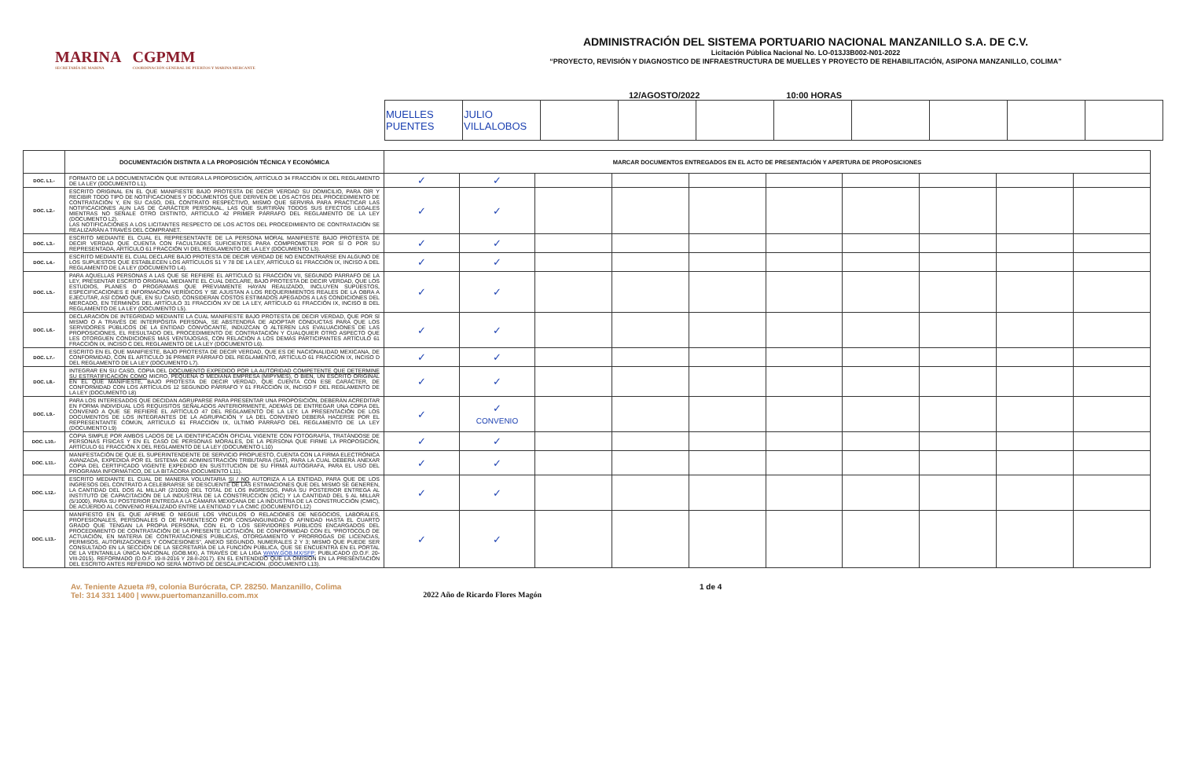MARINA
SECRETARÍA DE MARINA CGPMM
COORDINACIÓN GENERAL DE PUERTOS Y MARINA MERCANTE
ADMINISTRACIÓN DEL SISTEMA PORTUARIO NACIONAL MANZANILLO S.A. DE C.V.
Licitación Pública Nacional No. LO-013J3B002-N01-2022
“PROYECTO, REVISIÓN Y DIAGNOSTICO DE INFRAESTRUCTURA DE MUELLES Y PROYECTO DE REHABILITACIÓN, ASIPONA MANZANILLO, COLIMA”
12/AGOSTO/2022 10:00 HORAS
| MUELLES PUENTES | JULIO VILLALOBOS | | | | | | | | |
| | DOCUMENTACIÓN DISTINTA A LA PROPOSICIÓN TÉCNICA Y ECONÓMICA | MARCAR DOCUMENTOS ENTREGADOS EN EL ACTO DE PRESENTACIÓN Y APERTURA DE PROPOSICIONES | | | | | | | | | |
| --- | --- | --- | --- | --- | --- | --- | --- | --- | --- | --- | --- |
| DOC. L1.- | FORMATO DE LA DOCUMENTACIÓN QUE INTEGRA LA PROPOSICIÓN, ARTÍCULO 34 FRACCIÓN IX DEL REGLAMENTO DE LA LEY (DOCUMENTO L1). | ✓ | ✓ | | | | | | | | |
| DOC. L2.- | ESCRITO ORIGINAL EN EL QUE MANIFIESTE BAJO PROTESTA DE DECIR VERDAD SU DOMICILIO, PARA OÍR Y RECIBIR TODO TIPO DE NOTIFICACIONES Y DOCUMENTOS QUE DERIVEN DE LOS ACTOS DEL PROCEDIMIENTO DE CONTRATACIÓN Y, EN SU CASO, DEL CONTRATO RESPECTIVO, MISMO QUE SERVIRÁ PARA PRACTICAR LAS NOTIFICACIONES AUN LAS DE CARÁCTER PERSONAL, LAS QUE SURTIRÁN TODOS SUS EFECTOS LEGALES MIENTRAS NO SEÑALE OTRO DISTINTO, ARTÍCULO 42 PRIMER PÁRRAFO DEL REGLAMENTO DE LA LEY (DOCUMENTO L2). LAS NOTIFICACIONES A LOS LICITANTES RESPECTO DE LOS ACTOS DEL PROCEDIMIENTO DE CONTRATACIÓN SE REALIZARÁN A TRAVÉS DEL COMPRANET. | ✓ | ✓ | | | | | | | | |
| DOC. L3.- | ESCRITO MEDIANTE EL CUAL EL REPRESENTANTE DE LA PERSONA MORAL MANIFIESTE BAJO PROTESTA DE DECIR VERDAD QUE CUENTA CON FACULTADES SUFICIENTES PARA COMPROMETER POR SÍ O POR SU REPRESENTADA, ARTÍCULO 61 FRACCIÓN VI DEL REGLAMENTO DE LA LEY (DOCUMENTO L3). | ✓ | ✓ | | | | | | | | |
| DOC. L4.- | ESCRITO MEDIANTE EL CUAL DECLARE BAJO PROTESTA DE DECIR VERDAD DE NO ENCONTRARSE EN ALGUNO DE LOS SUPUESTOS QUE ESTABLECEN LOS ARTÍCULOS 51 Y 78 DE LA LEY, ARTÍCULO 61 FRACCIÓN IX, INCISO A DEL REGLAMENTO DE LA LEY (DOCUMENTO L4). | ✓ | ✓ | | | | | | | | |
| DOC. L5.- | PARA AQUELLAS PERSONAS A LAS QUE SE REFIERE EL ARTÍCULO 51 FRACCIÓN VII, SEGUNDO PÁRRAFO DE LA LEY, PRESENTAR ESCRITO ORIGINAL MEDIANTE EL CUAL DECLARE, BAJO PROTESTA DE DECIR VERDAD, QUE LOS ESTUDIOS, PLANES O PROGRAMAS QUE PREVIAMENTE HAYAN REALIZADO, INCLUYEN SUPUESTOS, ESPECIFICACIONES E INFORMACIÓN VERÍDICOS Y SE AJUSTAN A LOS REQUERIMIENTOS REALES DE LA OBRA A EJECUTAR, ASÍ COMO QUE, EN SU CASO, CONSIDERAN COSTOS ESTIMADOS APEGADOS A LAS CONDICIONES DEL MERCADO, EN TÉRMINOS DEL ARTÍCULO 31 FRACCIÓN XV DE LA LEY, ARTÍCULO 61 FRACCIÓN IX, INCISO B DEL REGLAMENTO DE LA LEY (DOCUMENTO L5). | ✓ | ✓ | | | | | | | | |
| DOC. L6.- | DECLARACIÓN DE INTEGRIDAD MEDIANTE LA CUAL MANIFIESTE BAJO PROTESTA DE DECIR VERDAD, QUE POR SÍ MISMO O A TRAVÉS DE INTERPÓSITA PERSONA, SE ABSTENDRÁ DE ADOPTAR CONDUCTAS PARA QUE LOS SERVIDORES PÚBLICOS DE LA ENTIDAD CONVOCANTE, INDUZCAN O ALTEREN LAS EVALUACIONES DE LAS PROPOSICIONES, EL RESULTADO DEL PROCEDIMIENTO DE CONTRATACIÓN Y CUALQUIER OTRO ASPECTO QUE LES OTORGUEN CONDICIONES MÁS VENTAJOSAS, CON RELACIÓN A LOS DEMÁS PARTICIPANTES ARTÍCULO 61 FRACCIÓN IX, INCISO C DEL REGLAMENTO DE LA LEY (DOCUMENTO L6). | ✓ | ✓ | | | | | | | | |
| DOC. L7.- | ESCRITO EN EL QUE MANIFIESTE, BAJO PROTESTA DE DECIR VERDAD, QUE ES DE NACIONALIDAD MEXICANA, DE CONFORMIDAD, CON EL ARTICULO 36 PRIMER PÁRRAFO DEL REGLAMENTO, ARTÍCULO 61 FRACCIÓN IX, INCISO D DEL REGLAMENTO DE LA LEY (DOCUMENTO L7). | ✓ | ✓ | | | | | | | | |
| DOC. L8.- | INTEGRAR EN SU CASO, COPIA DEL DOCUMENTO EXPEDIDO POR LA AUTORIDAD COMPETENTE QUE DETERMINE SU ESTRATIFICACIÓN COMO MICRO, PEQUEÑA O MEDIANA EMPRESA (MIPYMES), O BIEN, UN ESCRITO ORIGINAL EN EL QUE MANIFIESTE, BAJO PROTESTA DE DECIR VERDAD, QUE CUENTA CON ESE CARÁCTER, DE CONFORMIDAD CON LOS ARTÍCULOS 12 SEGUNDO PÁRRAFO Y 61 FRACCIÓN IX, INCISO F DEL REGLAMENTO DE LA LEY (DOCUMENTO L8) | ✓ | ✓ | | | | | | | | |
| DOC. L9.- | PARA LOS INTERESADOS QUE DECIDAN AGRUPARSE PARA PRESENTAR UNA PROPOSICIÓN, DEBERÁN ACREDITAR EN FORMA INDIVIDUAL LOS REQUISITOS SEÑALADOS ANTERIORMENTE, ADEMÁS DE ENTREGAR UNA COPIA DEL CONVENIO A QUE SE REFIERE EL ARTÍCULO 47 DEL REGLAMENTO DE LA LEY. LA PRESENTACIÓN DE LOS DOCUMENTOS DE LOS INTEGRANTES DE LA AGRUPACIÓN Y LA DEL CONVENIO DEBERÁ HACERSE POR EL REPRESENTANTE COMÚN, ARTÍCULO 61 FRACCIÓN IX, ÚLTIMO PÁRRAFO DEL REGLAMENTO DE LA LEY (DOCUMENTO L9) | ✓ | ✓ CONVENIO | | | | | | | | |
| DOC. L10.- | COPIA SIMPLE POR AMBOS LADOS DE LA IDENTIFICACIÓN OFICIAL VIGENTE CON FOTOGRAFÍA, TRATÁNDOSE DE PERSONAS FÍSICAS Y EN EL CASO DE PERSONAS MORALES, DE LA PERSONA QUE FIRME LA PROPOSICIÓN, ARTÍCULO 61 FRACCIÓN X DEL REGLAMENTO DE LA LEY (DOCUMENTO L10) | ✓ | ✓ | | | | | | | | |
| DOC. L11.- | MANIFESTACIÓN DE QUE EL SUPERINTENDENTE DE SERVICIO PROPUESTO, CUENTA CON LA FIRMA ELECTRÓNICA AVANZADA, EXPEDIDA POR EL SISTEMA DE ADMINISTRACIÓN TRIBUTARIA (SAT), PARA LA CUAL DEBERÁ ANEXAR COPIA DEL CERTIFICADO VIGENTE EXPEDIDO EN SUSTITUCIÓN DE SU FIRMA AUTÓGRAFA, PARA EL USO DEL PROGRAMA INFORMÁTICO, DE LA BITÁCORA (DOCUMENTO L11). | ✓ | ✓ | | | | | | | | |
| DOC. L12.- | ESCRITO MEDIANTE EL CUAL DE MANERA VOLUNTARIA SI / NO AUTORIZA A LA ENTIDAD, PARA QUE DE LOS INGRESOS DEL CONTRATO A CELEBRARSE SE DESCUENTE DE LAS ESTIMACIONES QUE DEL MISMO SE GENEREN, LA CANTIDAD DEL DOS AL MILLAR (2/1000) DEL TOTAL DE LOS INGRESOS, PARA SU POSTERIOR ENTREGA AL INSTITUTO DE CAPACITACIÓN DE LA INDUSTRIA DE LA CONSTRUCCIÓN (ICIC) Y LA CANTIDAD DEL 5 AL MILLAR (5/1000), PARA SU POSTERIOR ENTREGA A LA CÁMARA MEXICANA DE LA INDUSTRIA DE LA CONSTRUCCIÓN (CMIC), DE ACUERDO AL CONVENIO REALIZADO ENTRE LA ENTIDAD Y LA CMIC (DOCUMENTO L12) | ✓ | ✓ | | | | | | | | |
| DOC. L13.- | MANIFIESTO EN EL QUE AFIRME O NIEGUE LOS VÍNCULOS O RELACIONES DE NEGOCIOS, LABORALES, PROFESIONALES, PERSONALES O DE PARENTESCO POR CONSANGUINIDAD O AFINIDAD HASTA EL CUARTO GRADO QUE TENGAN LA PROPIA PERSONA, CON EL O LOS SERVIDORES PÚBLICOS ENCARGADOS DEL PROCEDIMIENTO DE CONTRATACIÓN DE LA PRESENTE LICITACIÓN, DE CONFORMIDAD CON EL “PROTOCOLO DE ACTUACIÓN, EN MATERIA DE CONTRATACIONES PÚBLICAS, OTORGAMIENTO Y PRORROGAS DE LICENCIAS, PERMISOS, AUTORIZACIONES Y CONCESIONES”, ANEXO SEGUNDO, NUMERALES 2 Y 3; MISMO QUE PUEDE SER CONSULTADO EN LA SECCIÓN DE LA SECRETARÍA DE LA FUNCIÓN PÚBLICA, QUE SE ENCUENTRA EN EL PORTAL DE LA VENTANILLA ÚNICA NACIONAL (GOB.MX), A TRAVÉS DE LA LIGA WWW.GOB.MX/SFP ; PUBLICADO (D.O.F. 20-VIII-2015). REFORMADO (D.O.F. 19-II-2016 Y 28-II-2017). EN EL ENTENDIDO QUE LA OMISIÓN EN LA PRESENTACIÓN DEL ESCRITO ANTES REFERIDO NO SERÁ MOTIVO DE DESCALIFICACIÓN. (DOCUMENTO L13). | ✓ | ✓ | | | | | | | | |
Av. Teniente Azueta #9, colonia Burócrata, CP. 28250. Manzanillo, Colima
Tel: 314 331 1400 | www.puertomanzanillo.com.mx
1 de 4
2022 Año de Ricardo Flores Magón